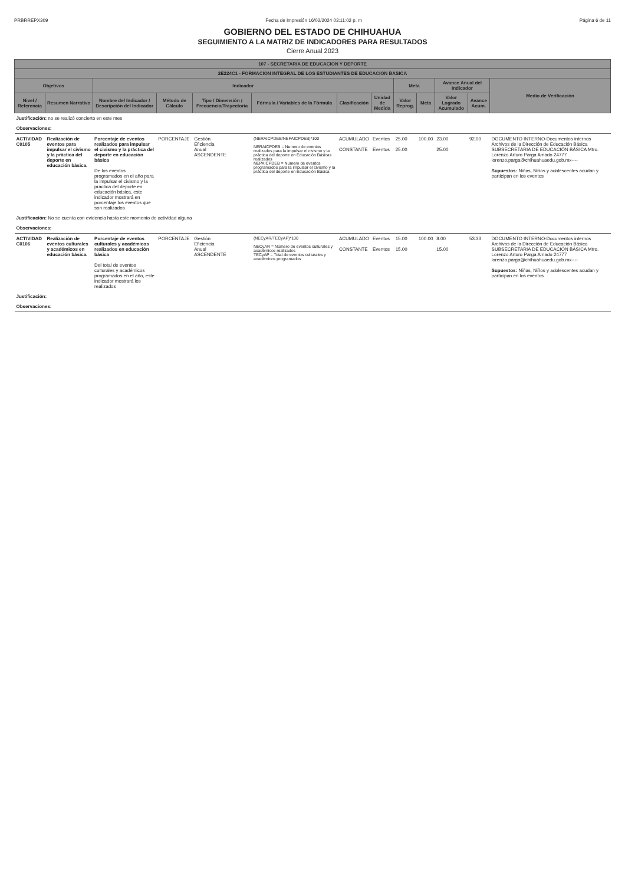PRBRREPX309 Fecha de Impresión 16/02/2024 03:11:02 p. m Página 6 de 11
GOBIERNO DEL ESTADO DE CHIHUAHUA
SEGUIMIENTO A LA MATRIZ DE INDICADORES PARA RESULTADOS
Cierre Anual 2023
| 107 - SECRETARIA DE EDUCACION Y DEPORTE | | | | | | | | | | | | |
| --- | --- | --- | --- | --- | --- | --- | --- | --- | --- | --- | --- | --- |
| 2E224C1 - FORMACION INTEGRAL DE LOS ESTUDIANTES DE EDUCACION BASICA | | | | | | | | | | | | |
| Objetivos | | Indicador | | | | | | Meta | | Avance Anual del Indicador | | Medio de Verificación |
| Nivel / Referencia | Resumen Narrativo | Nombre del Indicador / Descripción del Indicador | Método de Cálculo | Tipo / Dimensión / Frecuencia/Trayectoria | Fórmula / Variables de la Fórmula | Clasificación | Unidad de Medida | Valor Reprog. | Meta | Valor Logrado Acumulado | Avance Acum. | |
| Justificación: no se realizó concierto en este mes | | | | | | | | | | | | |
| Observaciones: | | | | | | | | | | | | |
| ACTIVIDAD C0105 | Realización de eventos para impulsar el civismo y la práctica del deporte en educación básica. | Porcentaje de eventos realizados para impulsar el civismo y la práctica del deporte en educación básica De los eventos programados en el año para la impulsar el civismo y la práctica del deporte en educación básica, este indicador mostrará en porcentaje los eventos que son realizados | PORCENTAJE | Gestión Eficiencia Anual ASCENDENTE | (NERAICPDEB/NEPAICPDEB)*100 NERAICPDEB = Numero de eventos realizados para la impulsar el civismo y la práctica del deporte en Educación Básicas realizados NEPAICPDEB = Numero de eventos programados para la impulsar el civismo y la práctica del deporte en Educación Básica | ACUMULADO CONSTANTE | Eventos Eventos | 25.00 25.00 | 100.00 | 23.00 25.00 | 92.00 | DOCUMENTO INTERNO-Documentos internos Archivos de la Dirección de Educación Básica SUBSECRETARIA DE EDUCACIÓN BÁSICA Mtro. Lorenzo Arturo Parga Amado 24777 lorenzo.parga@chihuahuaedu.gob.mx---- Supuestos: Niñas, Niños y adolescentes acudan y participan en los eventos |
| Justificación: No se cuenta con evidencia hasta este momento de actividad alguna | | | | | | | | | | | | |
| Observaciones: | | | | | | | | | | | | |
| ACTIVIDAD C0106 | Realización de eventos culturales y académicos en educación básica. | Porcentaje de eventos culturales y académicos realizados en educación básica Del total de eventos culturales y académicos programados en el año, este indicador mostrará los realizados | PORCENTAJE | Gestión Eficiencia Anual ASCENDENTE | (NECyAR/TECyAP)*100 NECyAR = Número de eventos culturales y académicos realizados TECyAP = Total de eventos culturales y académicos programados | ACUMULADO CONSTANTE | Eventos Eventos | 15.00 15.00 | 100.00 | 8.00 15.00 | 53.33 | DOCUMENTO INTERNO-Documentos internos Archivos de la Dirección de Educación Básica SUBSECRETARIA DE EDUCACIÓN BÁSICA Mtro. Lorenzo Arturo Parga Amado 24777 lorenzo.parga@chihuahuaedu.gob.mx---- Supuestos: Niñas, Niños y adolescentes acudan y participan en los eventos |
| Justificación: | | | | | | | | | | | | |
| Observaciones: | | | | | | | | | | | | |